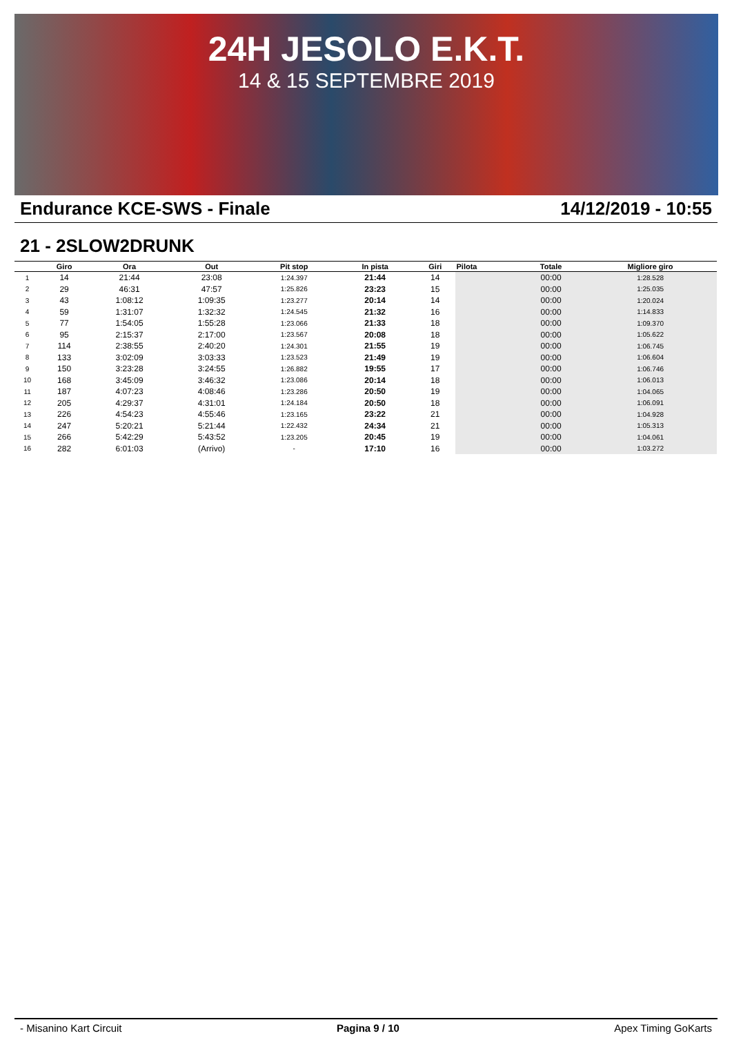24H JESOLO E.K.T.
14 & 15 SEPTEMBRE 2019
Endurance KCE-SWS - Finale 14/12/2019 - 10:55
21 - 2SLOW2DRUNK
| | Giro | Ora | Out | Pit stop | In pista | Giri | Pilota | Totale | Migliore giro |
| --- | --- | --- | --- | --- | --- | --- | --- | --- | --- |
| 1 | 14 | 21:44 | 23:08 | 1:24.397 | 21:44 | 14 | | 00:00 | 1:28.528 |
| 2 | 29 | 46:31 | 47:57 | 1:25.826 | 23:23 | 15 | | 00:00 | 1:25.035 |
| 3 | 43 | 1:08:12 | 1:09:35 | 1:23.277 | 20:14 | 14 | | 00:00 | 1:20.024 |
| 4 | 59 | 1:31:07 | 1:32:32 | 1:24.545 | 21:32 | 16 | | 00:00 | 1:14.833 |
| 5 | 77 | 1:54:05 | 1:55:28 | 1:23.066 | 21:33 | 18 | | 00:00 | 1:09.370 |
| 6 | 95 | 2:15:37 | 2:17:00 | 1:23.567 | 20:08 | 18 | | 00:00 | 1:05.622 |
| 7 | 114 | 2:38:55 | 2:40:20 | 1:24.301 | 21:55 | 19 | | 00:00 | 1:06.745 |
| 8 | 133 | 3:02:09 | 3:03:33 | 1:23.523 | 21:49 | 19 | | 00:00 | 1:06.604 |
| 9 | 150 | 3:23:28 | 3:24:55 | 1:26.882 | 19:55 | 17 | | 00:00 | 1:06.746 |
| 10 | 168 | 3:45:09 | 3:46:32 | 1:23.086 | 20:14 | 18 | | 00:00 | 1:06.013 |
| 11 | 187 | 4:07:23 | 4:08:46 | 1:23.286 | 20:50 | 19 | | 00:00 | 1:04.065 |
| 12 | 205 | 4:29:37 | 4:31:01 | 1:24.184 | 20:50 | 18 | | 00:00 | 1:06.091 |
| 13 | 226 | 4:54:23 | 4:55:46 | 1:23.165 | 23:22 | 21 | | 00:00 | 1:04.928 |
| 14 | 247 | 5:20:21 | 5:21:44 | 1:22.432 | 24:34 | 21 | | 00:00 | 1:05.313 |
| 15 | 266 | 5:42:29 | 5:43:52 | 1:23.205 | 20:45 | 19 | | 00:00 | 1:04.061 |
| 16 | 282 | 6:01:03 | (Arrivo) | - | 17:10 | 16 | | 00:00 | 1:03.272 |
- Misanino Kart Circuit Pagina 9 / 10 Apex Timing GoKarts